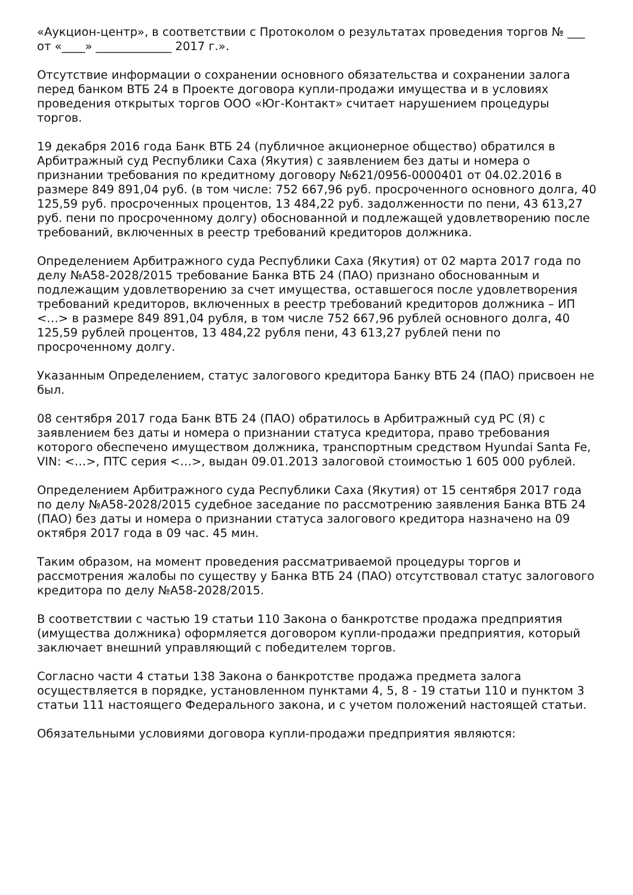«Аукцион-центр», в соответствии с Протоколом о результатах проведения торгов № ___ от «____» _____________ 2017 г.».
Отсутствие информации о сохранении основного обязательства и сохранении залога перед банком ВТБ 24 в Проекте договора купли-продажи имущества и в условиях проведения открытых торгов ООО «Юг-Контакт» считает нарушением процедуры торгов.
19 декабря 2016 года Банк ВТБ 24 (публичное акционерное общество) обратился в Арбитражный суд Республики Саха (Якутия) с заявлением без даты и номера о признании требования по кредитному договору №621/0956-0000401 от 04.02.2016 в размере 849 891,04 руб. (в том числе: 752 667,96 руб. просроченного основного долга, 40 125,59 руб. просроченных процентов, 13 484,22 руб. задолженности по пени, 43 613,27 руб. пени по просроченному долгу) обоснованной и подлежащей удовлетворению после требований, включенных в реестр требований кредиторов должника.
Определением Арбитражного суда Республики Саха (Якутия) от 02 марта 2017 года по делу №А58-2028/2015 требование Банка ВТБ 24 (ПАО) признано обоснованным и подлежащим удовлетворению за счет имущества, оставшегося после удовлетворения требований кредиторов, включенных в реестр требований кредиторов должника – ИП <…> в размере 849 891,04 рубля, в том числе 752 667,96 рублей основного долга, 40 125,59 рублей процентов, 13 484,22 рубля пени, 43 613,27 рублей пени по просроченному долгу.
Указанным Определением, статус залогового кредитора Банку ВТБ 24 (ПАО) присвоен не был.
08 сентября 2017 года Банк ВТБ 24 (ПАО) обратилось в Арбитражный суд РС (Я) с заявлением без даты и номера о признании статуса кредитора, право требования которого обеспечено имуществом должника, транспортным средством Hyundai Santa Fe, VIN: <…>, ПТС серия <…>, выдан 09.01.2013 залоговой стоимостью 1 605 000 рублей.
Определением Арбитражного суда Республики Саха (Якутия) от 15 сентября 2017 года по делу №А58-2028/2015 судебное заседание по рассмотрению заявления Банка ВТБ 24 (ПАО) без даты и номера о признании статуса залогового кредитора назначено на 09 октября 2017 года в 09 час. 45 мин.
Таким образом, на момент проведения рассматриваемой процедуры торгов и рассмотрения жалобы по существу у Банка ВТБ 24 (ПАО) отсутствовал статус залогового кредитора по делу №А58-2028/2015.
В соответствии с частью 19 статьи 110 Закона о банкротстве продажа предприятия (имущества должника) оформляется договором купли-продажи предприятия, который заключает внешний управляющий с победителем торгов.
Согласно части 4 статьи 138 Закона о банкротстве продажа предмета залога осуществляется в порядке, установленном пунктами 4, 5, 8 - 19 статьи 110 и пунктом 3 статьи 111 настоящего Федерального закона, и с учетом положений настоящей статьи.
Обязательными условиями договора купли-продажи предприятия являются: